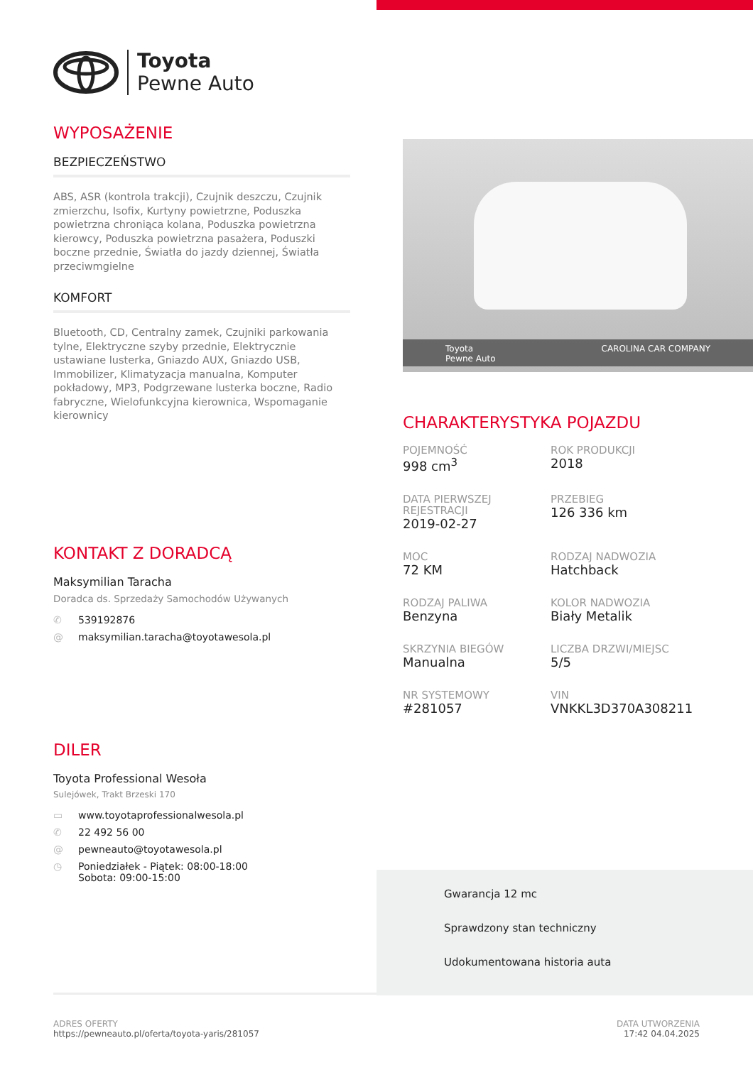Toyota
Pewne Auto
WYPOSAŻENIE
BEZPIECZEŃSTWO
ABS, ASR (kontrola trakcji), Czujnik deszczu, Czujnik zmierzchu, Isofix, Kurtyny powietrzne, Poduszka powietrzna chroniąca kolana, Poduszka powietrzna kierowcy, Poduszka powietrzna pasażera, Poduszki boczne przednie, Światła do jazdy dziennej, Światła przeciwmgielne
KOMFORT
Bluetooth, CD, Centralny zamek, Czujniki parkowania tylne, Elektryczne szyby przednie, Elektrycznie ustawiane lusterka, Gniazdo AUX, Gniazdo USB, Immobilizer, Klimatyzacja manualna, Komputer pokładowy, MP3, Podgrzewane lusterka boczne, Radio fabryczne, Wielofunkcyjna kierownica, Wspomaganie kierownicy
KONTAKT Z DORADCĄ
Maksymilian Taracha
Doradca ds. Sprzedaży Samochodów Używanych
✆ 539192876
@ maksymilian.taracha@toyotawesola.pl
DILER
Toyota Professional Wesoła
Sulejówek, Trakt Brzeski 170
▭ www.toyotaprofessionalwesola.pl
✆ 22 492 56 00
@ pewneauto@toyotawesola.pl
◷ Poniedziałek - Piątek: 08:00-18:00
Sobota: 09:00-15:00
Toyota
Pewne Auto CAROLINA CAR COMPANY
CHARAKTERYSTYKA POJAZDU
POJEMNOŚĆ
998 cm<sup>3</sup>
ROK PRODUKCJI
2018
DATA PIERWSZEJ REJESTRACJI
2019-02-27
PRZEBIEG
126 336 km
MOC
72 KM
RODZAJ NADWOZIA
Hatchback
RODZAJ PALIWA
Benzyna
KOLOR NADWOZIA
Biały Metalik
SKRZYNIA BIEGÓW
Manualna
LICZBA DRZWI/MIEJSC
5/5
NR SYSTEMOWY
#281057
VIN
VNKKL3D370A308211
Gwarancja 12 mc
Sprawdzony stan techniczny
Udokumentowana historia auta
ADRES OFERTY
https://pewneauto.pl/oferta/toyota-yaris/281057
DATA UTWORZENIA
17:42 04.04.2025